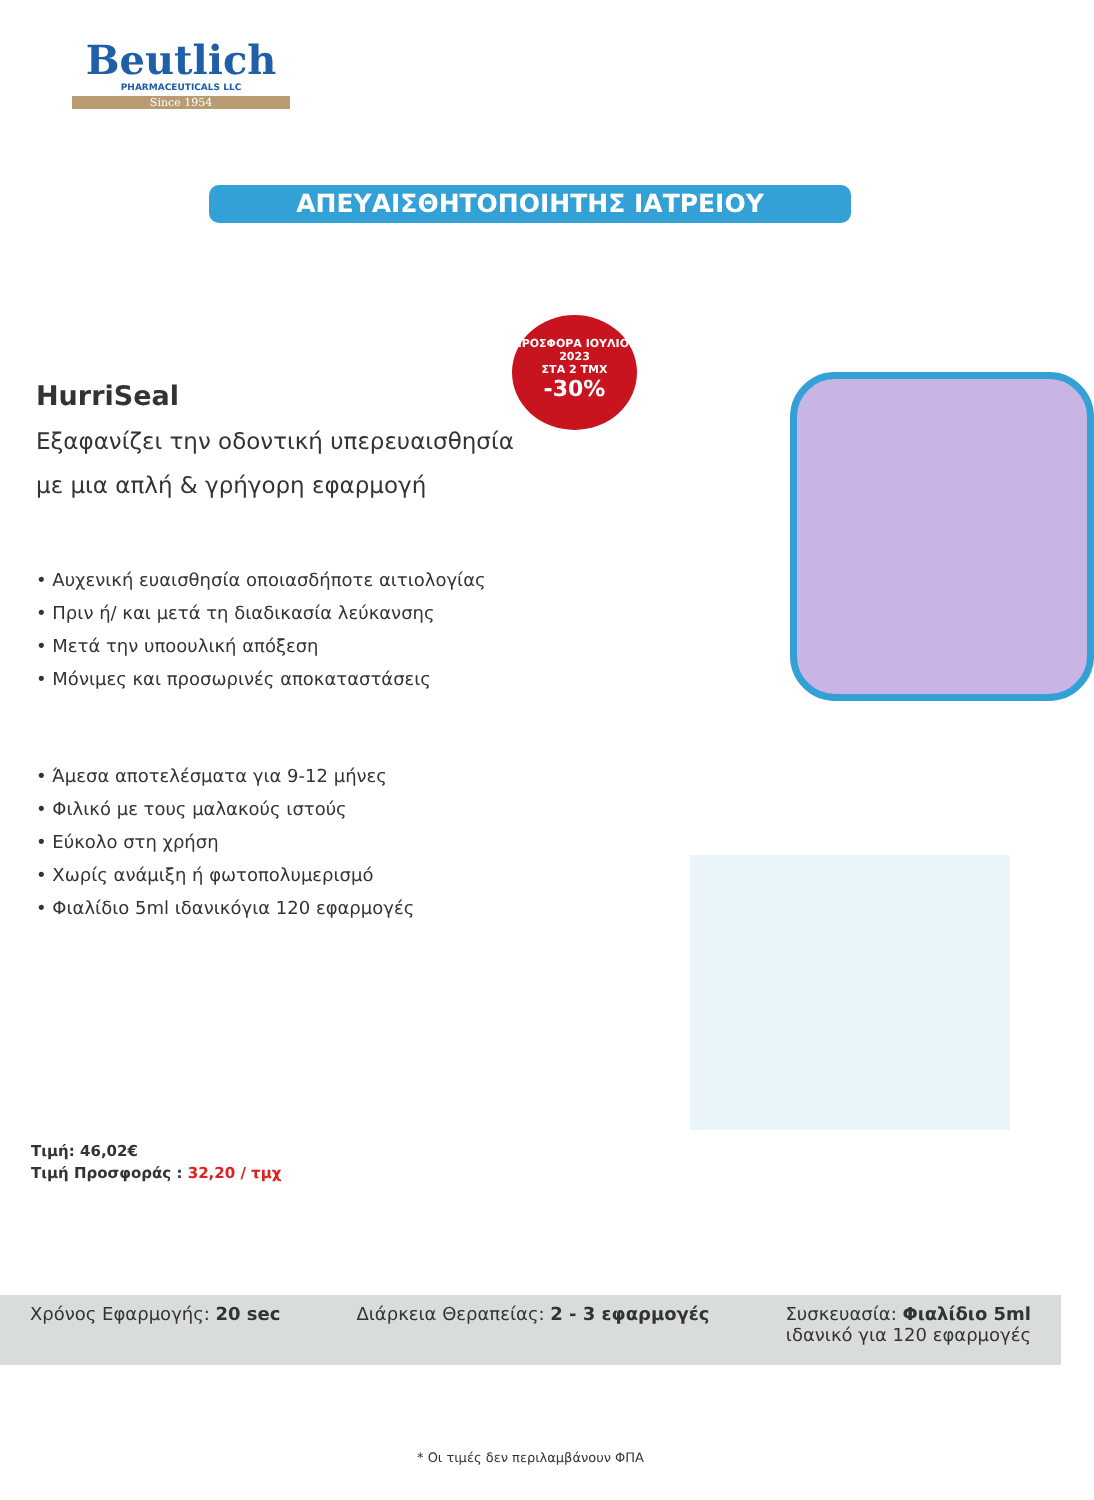Beutlich
PHARMACEUTICALS LLC
Since 1954
ΑΠΕΥΑΙΣΘΗΤΟΠΟΙΗΤΗΣ ΙΑΤΡΕΙΟΥ
ΠΡΟΣΦΟΡΑ ΙΟΥΛΙΟΣ 2023
ΣΤΑ 2 ΤΜΧ
-30%
HurriSeal
Εξαφανίζει την οδοντική υπερευαισθησία
με μια απλή & γρήγορη εφαρμογή
• Αυχενική ευαισθησία οποιασδήποτε αιτιολογίας
• Πριν ή/ και μετά τη διαδικασία λεύκανσης
• Μετά την υποουλική απόξεση
• Μόνιμες και προσωρινές αποκαταστάσεις
• Άμεσα αποτελέσματα για 9-12 μήνες
• Φιλικό με τους μαλακούς ιστούς
• Εύκολο στη χρήση
• Χωρίς ανάμιξη ή φωτοπολυμερισμό
• Φιαλίδιο 5ml ιδανικόγια 120 εφαρμογές
Τιμή: 46,02€
Τιμή Προσφοράς : 32,20 / τμχ
Χρόνος Εφαρμογής: 20 sec Διάρκεια Θεραπείας: 2 - 3 εφαρμογές
Συσκευασία: Φιαλίδιο 5ml
ιδανικό για 120 εφαρμογές
* Οι τιμές δεν περιλαμβάνουν ΦΠΑ